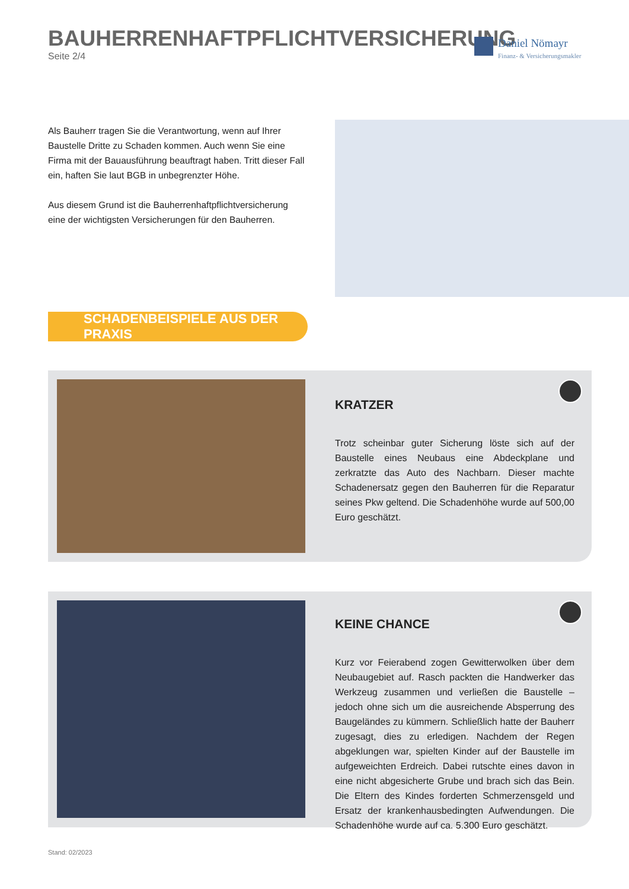BAUHERRENHAFTPFLICHTVERSICHERUNG
Seite 2/4
Daniel Nömayr
Finanz- & Versicherungsmakler
Als Bauherr tragen Sie die Verantwortung, wenn auf Ihrer Baustelle Dritte zu Schaden kommen. Auch wenn Sie eine Firma mit der Bauausführung beauftragt haben. Tritt dieser Fall ein, haften Sie laut BGB in unbegrenzter Höhe.
Aus diesem Grund ist die Bauherrenhaftpflichtversicherung eine der wichtigsten Versicherungen für den Bauherren.
SCHADENBEISPIELE AUS DER PRAXIS
KRATZER
Trotz scheinbar guter Sicherung löste sich auf der Baustelle eines Neubaus eine Abdeckplane und zerkratzte das Auto des Nachbarn. Dieser machte Schadenersatz gegen den Bauherren für die Reparatur seines Pkw geltend. Die Schadenhöhe wurde auf 500,00 Euro geschätzt.
KEINE CHANCE
Kurz vor Feierabend zogen Gewitterwolken über dem Neubaugebiet auf. Rasch packten die Handwerker das Werkzeug zusammen und verließen die Baustelle – jedoch ohne sich um die ausreichende Absperrung des Baugeländes zu kümmern. Schließlich hatte der Bauherr zugesagt, dies zu erledigen. Nachdem der Regen abgeklungen war, spielten Kinder auf der Baustelle im aufgeweichten Erdreich. Dabei rutschte eines davon in eine nicht abgesicherte Grube und brach sich das Bein. Die Eltern des Kindes forderten Schmerzensgeld und Ersatz der krankenhausbedingten Aufwendungen. Die Schadenhöhe wurde auf ca. 5.300 Euro geschätzt.
Stand: 02/2023